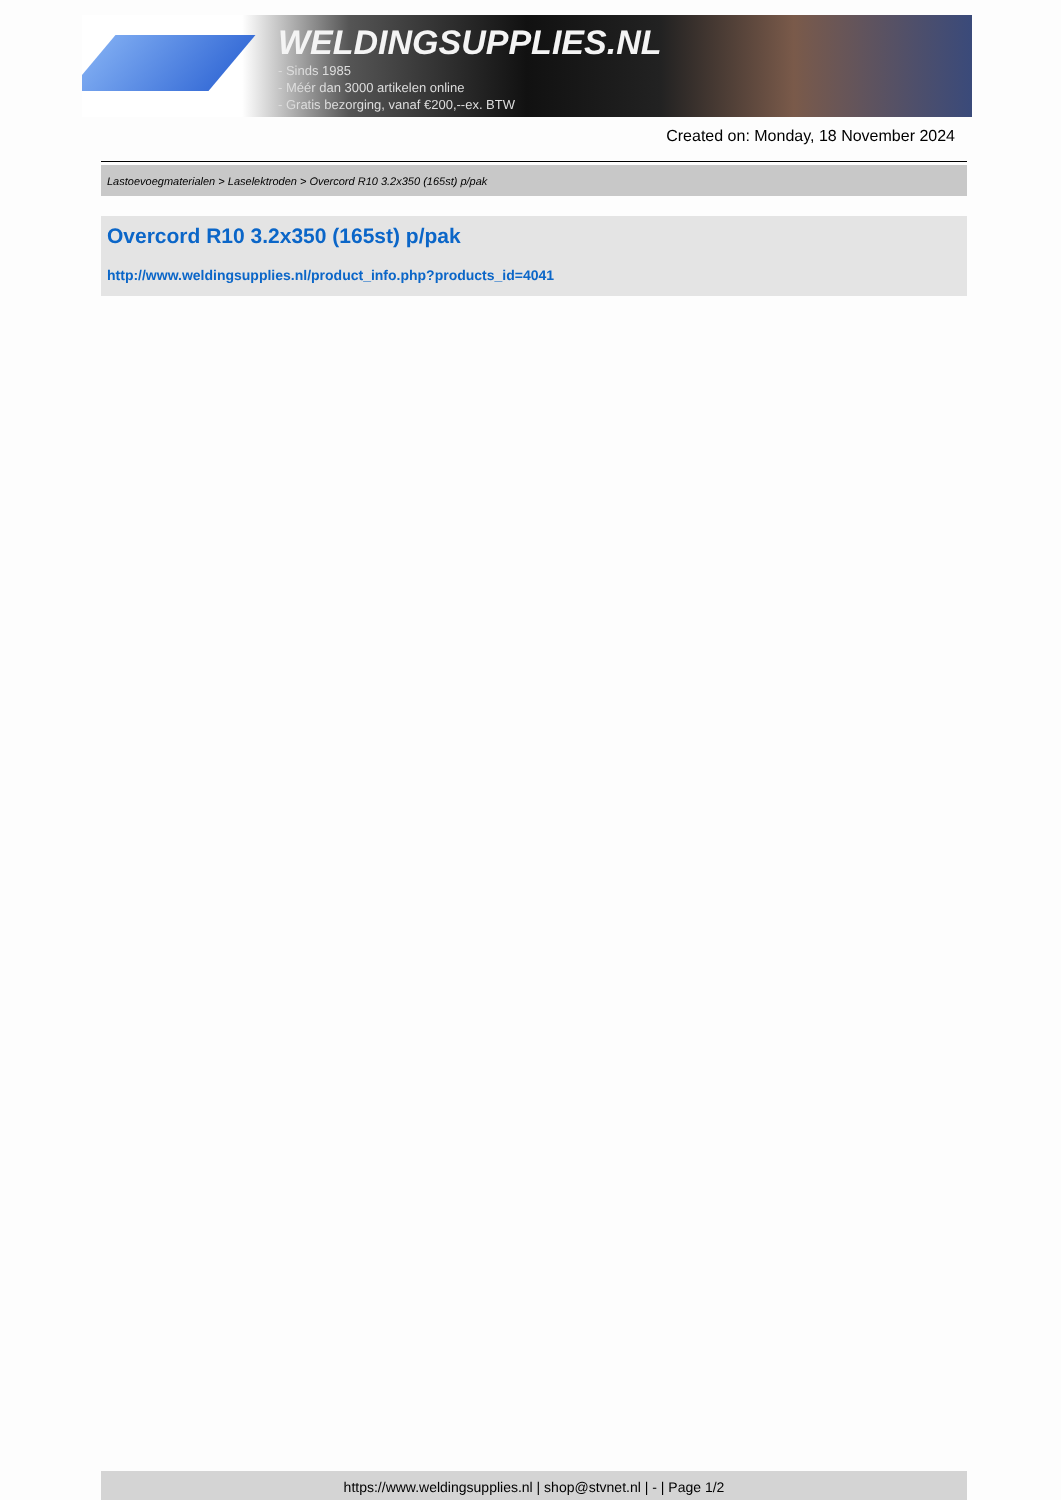WELDINGSUPPLIES.NL
- Sinds 1985
- Méér dan 3000 artikelen online
- Gratis bezorging, vanaf €200,--ex. BTW
Created on: Monday, 18 November 2024
Lastoevoegmaterialen > Laselektroden > Overcord R10 3.2x350 (165st) p/pak
Overcord R10 3.2x350 (165st) p/pak
http://www.weldingsupplies.nl/product_info.php?products_id=4041
https://www.weldingsupplies.nl | shop@stvnet.nl | - | Page 1/2